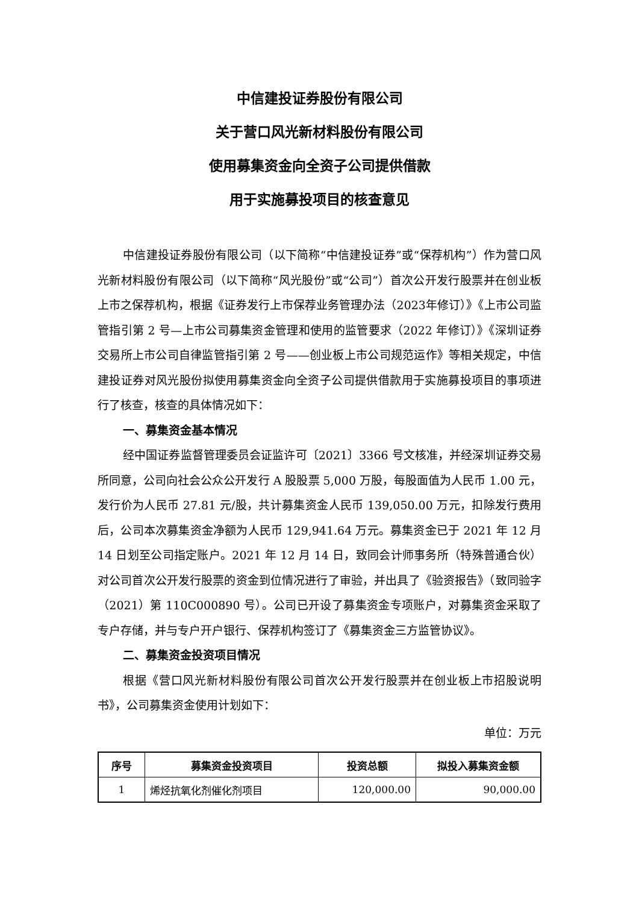中信建投证券股份有限公司
关于营口风光新材料股份有限公司
使用募集资金向全资子公司提供借款
用于实施募投项目的核查意见
中信建投证券股份有限公司（以下简称“中信建投证券”或“保荐机构”）作为营口风光新材料股份有限公司（以下简称“风光股份”或“公司”）首次公开发行股票并在创业板上市之保荐机构，根据《证券发行上市保荐业务管理办法（2023年修订）》《上市公司监管指引第 2 号—上市公司募集资金管理和使用的监管要求（2022 年修订）》《深圳证券交易所上市公司自律监管指引第 2 号——创业板上市公司规范运作》等相关规定，中信建投证券对风光股份拟使用募集资金向全资子公司提供借款用于实施募投项目的事项进行了核查，核查的具体情况如下：
一、募集资金基本情况
经中国证券监督管理委员会证监许可〔2021〕3366 号文核准，并经深圳证券交易所同意，公司向社会公众公开发行 A 股股票 5,000 万股，每股面值为人民币 1.00 元，发行价为人民币 27.81 元/股，共计募集资金人民币 139,050.00 万元，扣除发行费用后，公司本次募集资金净额为人民币 129,941.64 万元。募集资金已于 2021 年 12 月 14 日划至公司指定账户。2021 年 12 月 14 日，致同会计师事务所（特殊普通合伙）对公司首次公开发行股票的资金到位情况进行了审验，并出具了《验资报告》（致同验字（2021）第 110C000890 号）。公司已开设了募集资金专项账户，对募集资金采取了专户存储，并与专户开户银行、保荐机构签订了《募集资金三方监管协议》。
二、募集资金投资项目情况
根据《营口风光新材料股份有限公司首次公开发行股票并在创业板上市招股说明书》，公司募集资金使用计划如下：
单位：万元
| 序号 | 募集资金投资项目 | 投资总额 | 拟投入募集资金额 |
| --- | --- | --- | --- |
| 1 | 烯烃抗氧化剂催化剂项目 | 120,000.00 | 90,000.00 |